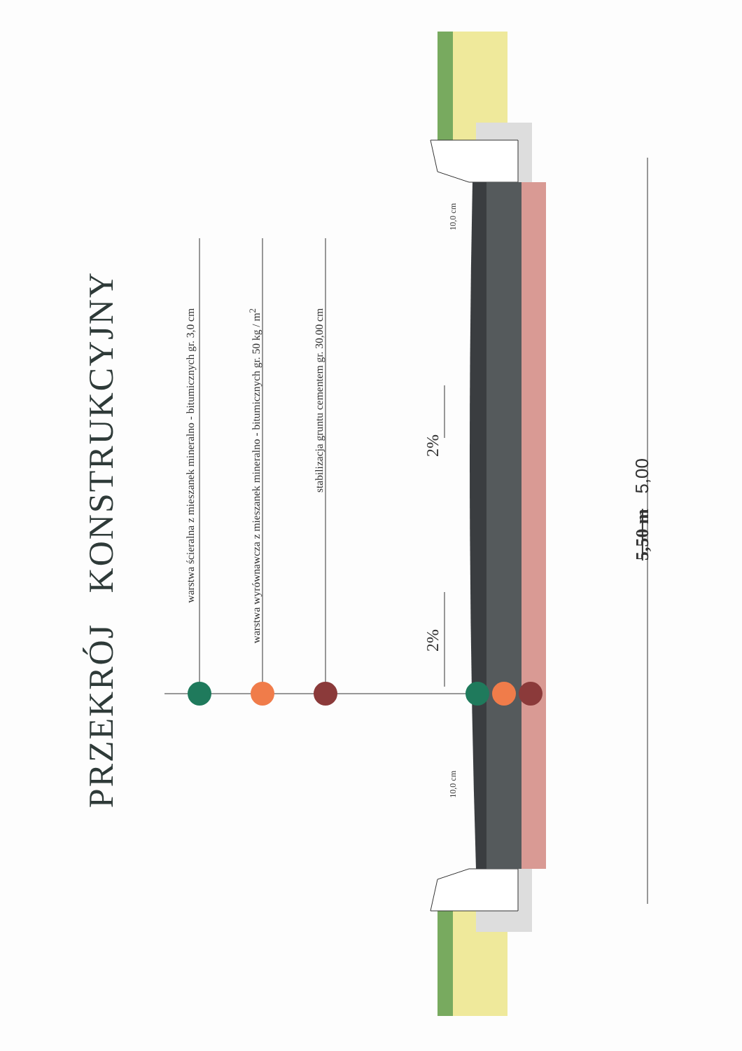PRZEKRÓJ KONSTRUKCYJNY
warstwa ścieralna z mieszanek mineralno - bitumicznych gr. 3,0 cm
warstwa wyrównawcza z mieszanek mineralno - bitumicznych gr. 50 kg / m<sup>2</sup>
stabilizacja gruntu cementem gr. 30,00 cm
2%
2%
5,50 m 5,00
10,0 cm
10,0 cm